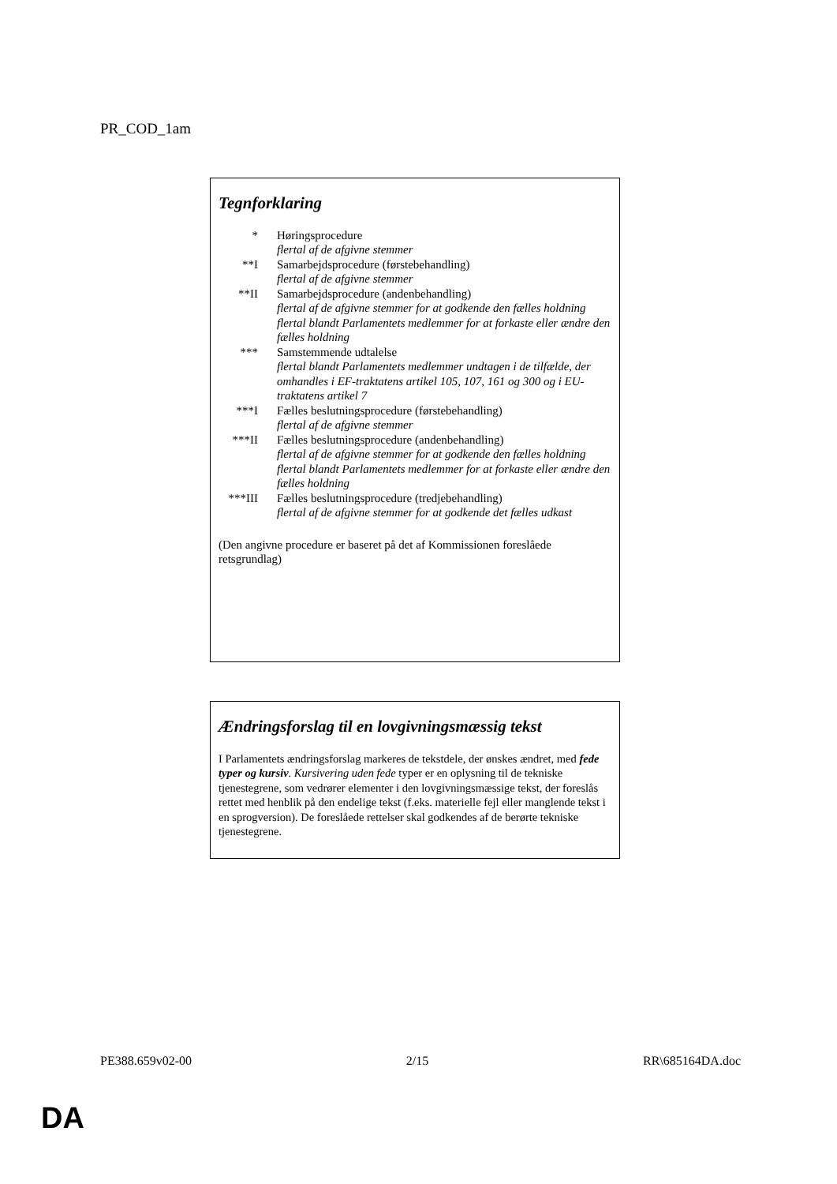PR_COD_1am
Tegnforklaring
* Høringsprocedure
flertal af de afgivne stemmer
**I Samarbejdsprocedure (førstebehandling)
flertal af de afgivne stemmer
**II Samarbejdsprocedure (andenbehandling)
flertal af de afgivne stemmer for at godkende den fælles holdning
flertal blandt Parlamentets medlemmer for at forkaste eller ændre den fælles holdning
*** Samstemmende udtalelse
flertal blandt Parlamentets medlemmer undtagen i de tilfælde, der omhandles i EF-traktatens artikel 105, 107, 161 og 300 og i EU-traktatens artikel 7
***I Fælles beslutningsprocedure (førstebehandling)
flertal af de afgivne stemmer
***II Fælles beslutningsprocedure (andenbehandling)
flertal af de afgivne stemmer for at godkende den fælles holdning
flertal blandt Parlamentets medlemmer for at forkaste eller ændre den fælles holdning
***III
Fælles beslutningsprocedure (tredjebehandling)
flertal af de afgivne stemmer for at godkende det fælles udkast
(Den angivne procedure er baseret på det af Kommissionen foreslåede retsgrundlag)
Ændringsforslag til en lovgivningsmæssig tekst
I Parlamentets ændringsforslag markeres de tekstdele, der ønskes ændret, med fede typer og kursiv. Kursivering uden fede typer er en oplysning til de tekniske tjenestegrene, som vedrører elementer i den lovgivningsmæssige tekst, der foreslås rettet med henblik på den endelige tekst (f.eks. materielle fejl eller manglende tekst i en sprogversion). De foreslåede rettelser skal godkendes af de berørte tekniske tjenestegrene.
PE388.659v02-00 2/15 RR\685164DA.doc
DA